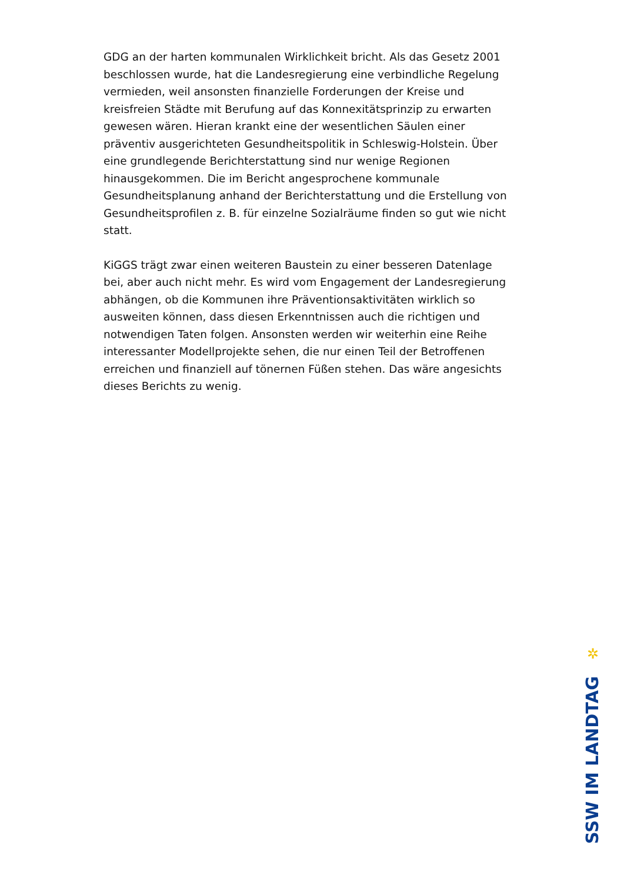GDG an der harten kommunalen Wirklichkeit bricht. Als das Gesetz 2001 beschlossen wurde, hat die Landesregierung eine verbindliche Regelung vermieden, weil ansonsten finanzielle Forderungen der Kreise und kreisfreien Städte mit Berufung auf das Konnexitätsprinzip zu erwarten gewesen wären. Hieran krankt eine der wesentlichen Säulen einer präventiv ausgerichteten Gesundheitspolitik in Schleswig-Holstein. Über eine grundlegende Berichterstattung sind nur wenige Regionen hinausgekommen. Die im Bericht angesprochene kommunale Gesundheitsplanung anhand der Berichterstattung und die Erstellung von Gesundheitsprofilen z. B. für einzelne Sozialräume finden so gut wie nicht statt.
KiGGS trägt zwar einen weiteren Baustein zu einer besseren Datenlage bei, aber auch nicht mehr. Es wird vom Engagement der Landesregierung abhängen, ob die Kommunen ihre Präventionsaktivitäten wirklich so ausweiten können, dass diesen Erkenntnissen auch die richtigen und notwendigen Taten folgen. Ansonsten werden wir weiterhin eine Reihe interessanter Modellprojekte sehen, die nur einen Teil der Betroffenen erreichen und finanziell auf tönernen Füßen stehen. Das wäre angesichts dieses Berichts zu wenig.
✲
SSW IM LANDTAG